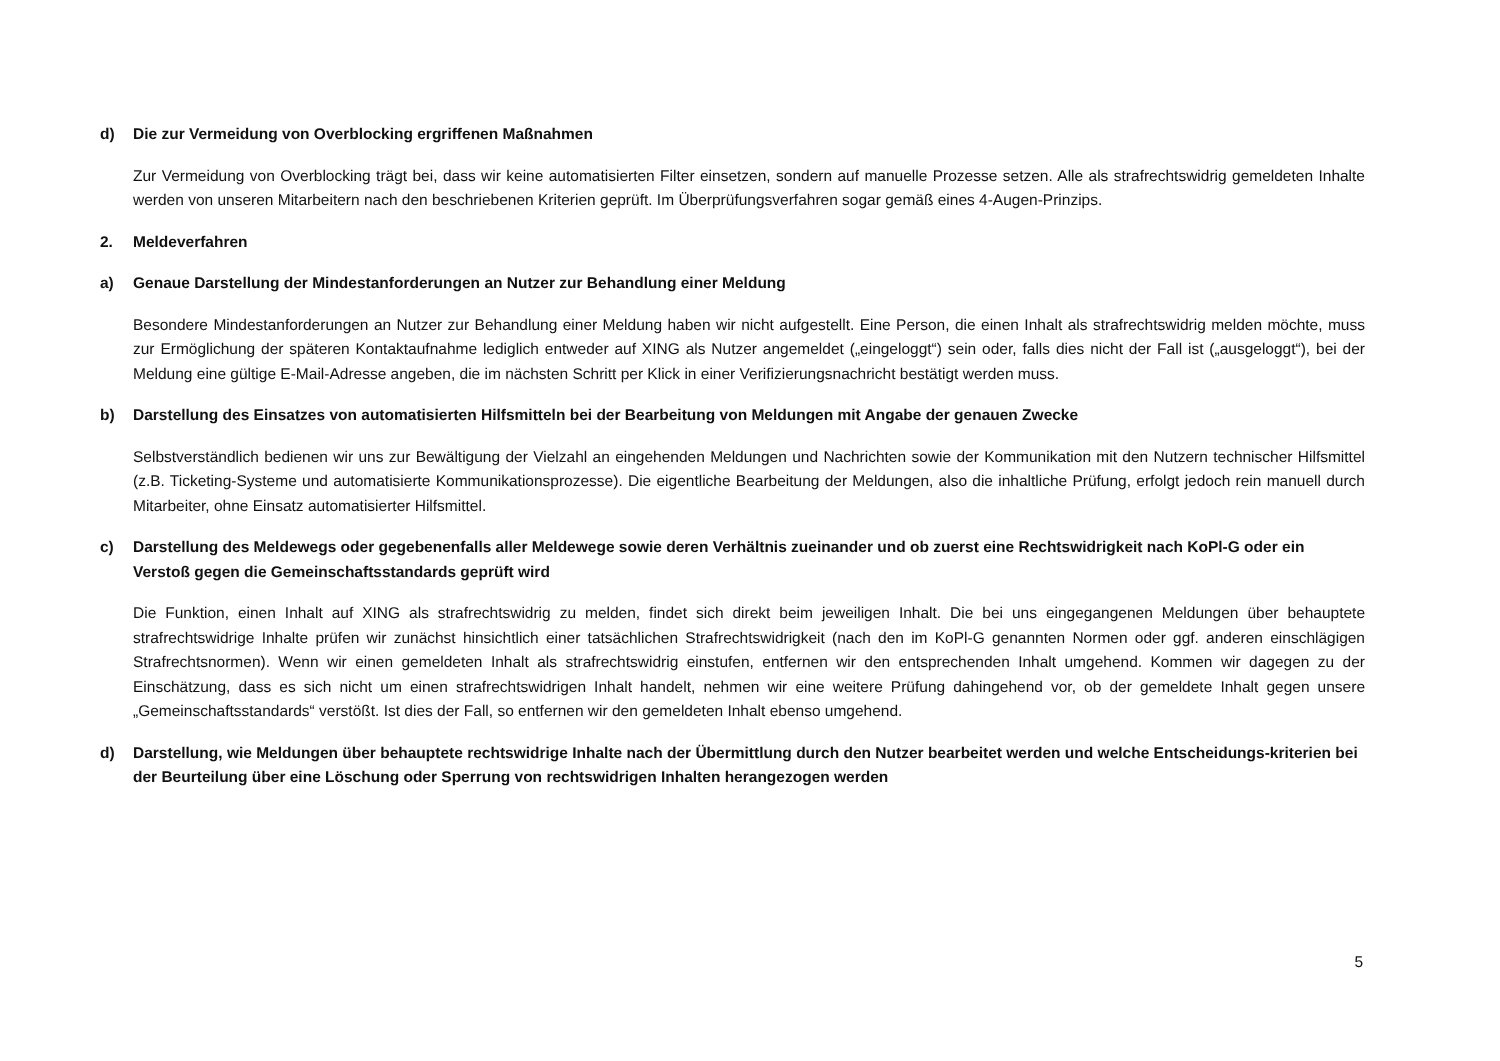d) Die zur Vermeidung von Overblocking ergriffenen Maßnahmen
Zur Vermeidung von Overblocking trägt bei, dass wir keine automatisierten Filter einsetzen, sondern auf manuelle Prozesse setzen. Alle als strafrechtswidrig gemeldeten Inhalte werden von unseren Mitarbeitern nach den beschriebenen Kriterien geprüft. Im Überprüfungsverfahren sogar gemäß eines 4-Augen-Prinzips.
2. Meldeverfahren
a) Genaue Darstellung der Mindestanforderungen an Nutzer zur Behandlung einer Meldung
Besondere Mindestanforderungen an Nutzer zur Behandlung einer Meldung haben wir nicht aufgestellt. Eine Person, die einen Inhalt als strafrechtswidrig melden möchte, muss zur Ermöglichung der späteren Kontaktaufnahme lediglich entweder auf XING als Nutzer angemeldet („eingeloggt“) sein oder, falls dies nicht der Fall ist („ausgeloggt“), bei der Meldung eine gültige E-Mail-Adresse angeben, die im nächsten Schritt per Klick in einer Verifizierungsnachricht bestätigt werden muss.
b) Darstellung des Einsatzes von automatisierten Hilfsmitteln bei der Bearbeitung von Meldungen mit Angabe der genauen Zwecke
Selbstverständlich bedienen wir uns zur Bewältigung der Vielzahl an eingehenden Meldungen und Nachrichten sowie der Kommunikation mit den Nutzern technischer Hilfsmittel (z.B. Ticketing-Systeme und automatisierte Kommunikationsprozesse). Die eigentliche Bearbeitung der Meldungen, also die inhaltliche Prüfung, erfolgt jedoch rein manuell durch Mitarbeiter, ohne Einsatz automatisierter Hilfsmittel.
c) Darstellung des Meldewegs oder gegebenenfalls aller Meldewege sowie deren Verhältnis zueinander und ob zuerst eine Rechtswidrigkeit nach KoPl-G oder ein Verstoß gegen die Gemeinschaftsstandards geprüft wird
Die Funktion, einen Inhalt auf XING als strafrechtswidrig zu melden, findet sich direkt beim jeweiligen Inhalt. Die bei uns eingegangenen Meldungen über behauptete strafrechtswidrige Inhalte prüfen wir zunächst hinsichtlich einer tatsächlichen Strafrechtswidrigkeit (nach den im KoPl-G genannten Normen oder ggf. anderen einschlägigen Strafrechtsnormen). Wenn wir einen gemeldeten Inhalt als strafrechtswidrig einstufen, entfernen wir den entsprechenden Inhalt umgehend. Kommen wir dagegen zu der Einschätzung, dass es sich nicht um einen strafrechtswidrigen Inhalt handelt, nehmen wir eine weitere Prüfung dahingehend vor, ob der gemeldete Inhalt gegen unsere „Gemeinschaftsstandards“ verstößt. Ist dies der Fall, so entfernen wir den gemeldeten Inhalt ebenso umgehend.
d) Darstellung, wie Meldungen über behauptete rechtswidrige Inhalte nach der Übermittlung durch den Nutzer bearbeitet werden und welche Entscheidungs-kriterien bei der Beurteilung über eine Löschung oder Sperrung von rechtswidrigen Inhalten herangezogen werden
5